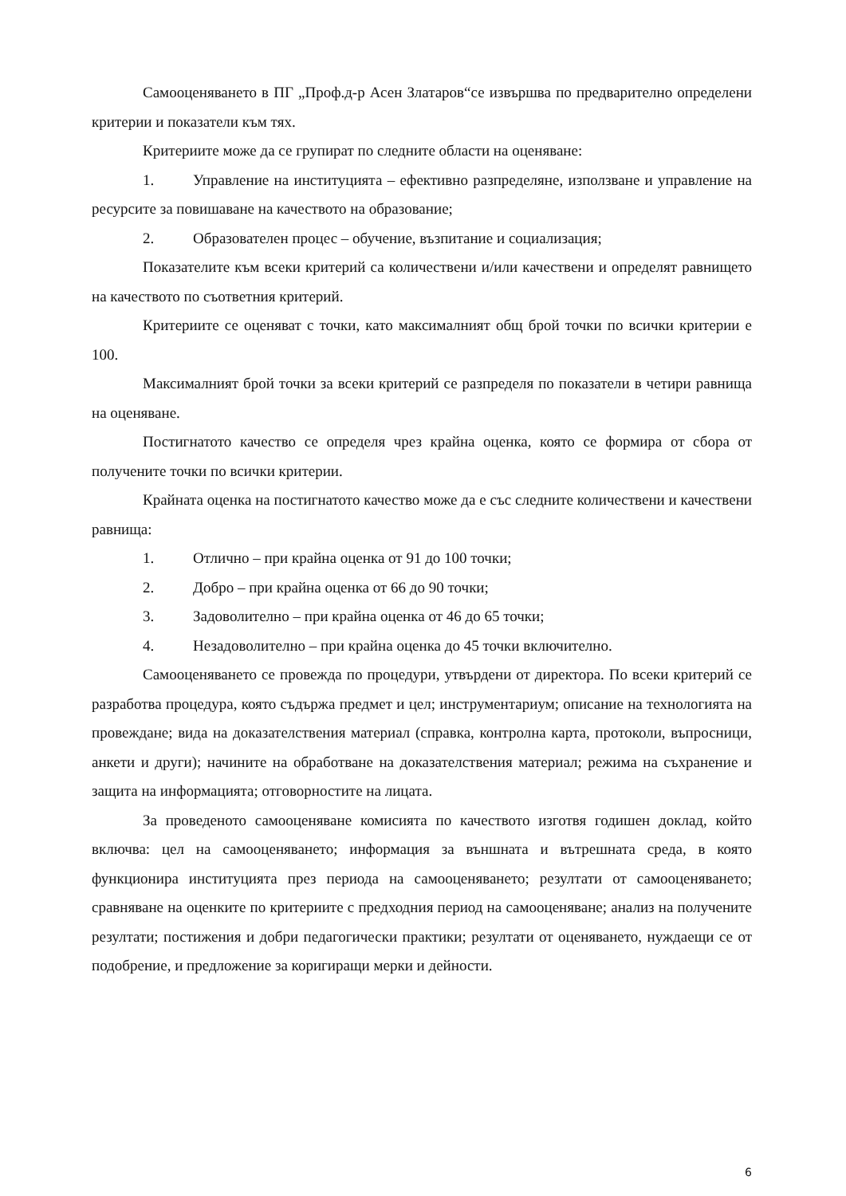Самооценяването в ПГ „Проф.д-р Асен Златаров“се извършва по предварително определени критерии и показатели към тях.
Критериите може да се групират по следните области на оценяване:
1. Управление на институцията – ефективно разпределяне, използване и управление на ресурсите за повишаване на качеството на образование;
2. Образователен процес – обучение, възпитание и социализация;
Показателите към всеки критерий са количествени и/или качествени и определят равнището на качеството по съответния критерий.
Критериите се оценяват с точки, като максималният общ брой точки по всички критерии е 100.
Максималният брой точки за всеки критерий се разпределя по показатели в четири равнища на оценяване.
Постигнатото качество се определя чрез крайна оценка, която се формира от сбора от получените точки по всички критерии.
Крайната оценка на постигнатото качество може да е със следните количествени и качествени равнища:
1. Отлично – при крайна оценка от 91 до 100 точки;
2. Добро – при крайна оценка от 66 до 90 точки;
3. Задоволително – при крайна оценка от 46 до 65 точки;
4. Незадоволително – при крайна оценка до 45 точки включително.
Самооценяването се провежда по процедури, утвърдени от директора. По всеки критерий се разработва процедура, която съдържа предмет и цел; инструментариум; описание на технологията на провеждане; вида на доказателствения материал (справка, контролна карта, протоколи, въпросници, анкети и други); начините на обработване на доказателствения материал; режима на съхранение и защита на информацията; отговорностите на лицата.
За проведеното самооценяване комисията по качеството изготвя годишен доклад, който включва: цел на самооценяването; информация за външната и вътрешната среда, в която функционира институцията през периода на самооценяването; резултати от самооценяването; сравняване на оценките по критериите с предходния период на самооценяване; анализ на получените резултати; постижения и добри педагогически практики; резултати от оценяването, нуждаещи се от подобрение, и предложение за коригиращи мерки и дейности.
6